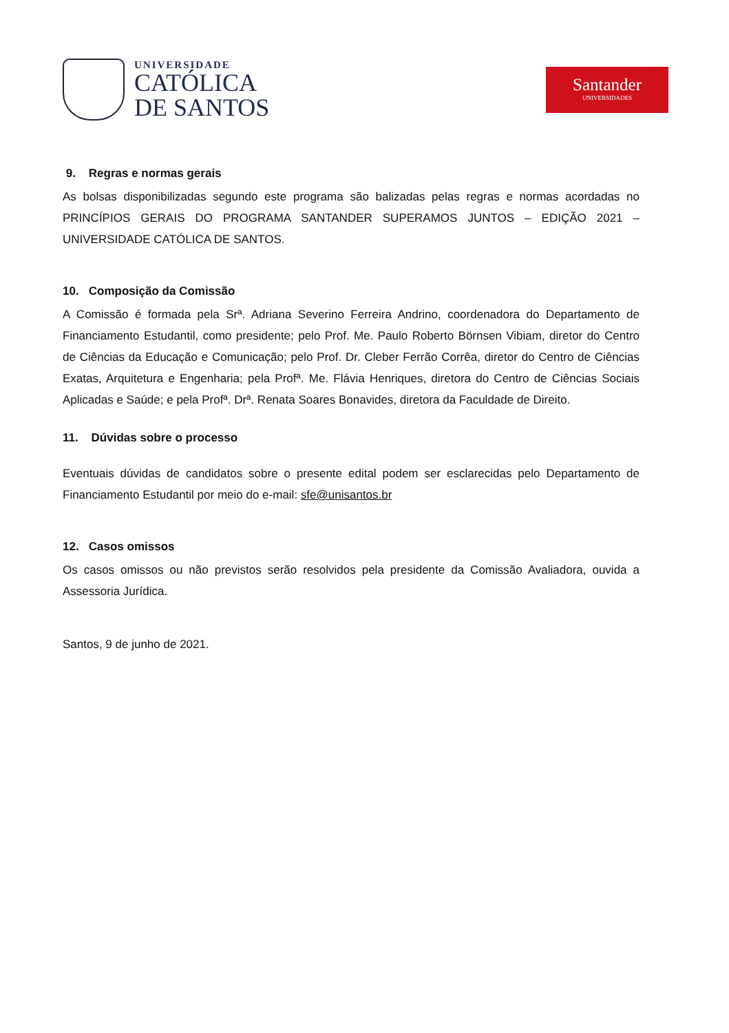UNIVERSIDADE
CATÓLICA
DE SANTOS
Santander
UNIVERSIDADES
9. Regras e normas gerais
As bolsas disponibilizadas segundo este programa são balizadas pelas regras e normas acordadas no PRINCÍPIOS GERAIS DO PROGRAMA SANTANDER SUPERAMOS JUNTOS – EDIÇÃO 2021 – UNIVERSIDADE CATÓLICA DE SANTOS.
10. Composição da Comissão
A Comissão é formada pela Srª. Adriana Severino Ferreira Andrino, coordenadora do Departamento de Financiamento Estudantil, como presidente; pelo Prof. Me. Paulo Roberto Börnsen Vibiam, diretor do Centro de Ciências da Educação e Comunicação; pelo Prof. Dr. Cleber Ferrão Corrêa, diretor do Centro de Ciências Exatas, Arquitetura e Engenharia; pela Profª. Me. Flávia Henriques, diretora do Centro de Ciências Sociais Aplicadas e Saúde; e pela Profª. Drª. Renata Soares Bonavides, diretora da Faculdade de Direito.
11. Dúvidas sobre o processo
Eventuais dúvidas de candidatos sobre o presente edital podem ser esclarecidas pelo Departamento de Financiamento Estudantil por meio do e-mail: sfe@unisantos.br
12. Casos omissos
Os casos omissos ou não previstos serão resolvidos pela presidente da Comissão Avaliadora, ouvida a Assessoria Jurídica.
Santos, 9 de junho de 2021.